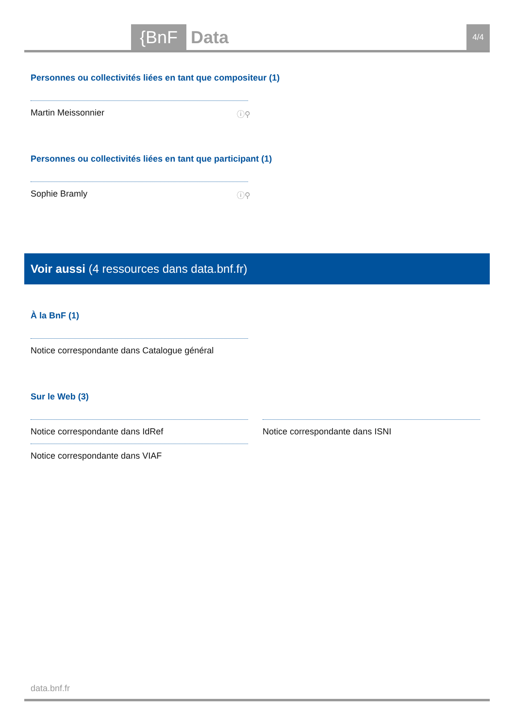{BnF Data 4/4
Personnes ou collectivités liées en tant que compositeur (1)
Martin Meissonnier ⓘ⚲
Personnes ou collectivités liées en tant que participant (1)
Sophie Bramly ⓘ⚲
Voir aussi (4 ressources dans data.bnf.fr)
À la BnF (1)
Notice correspondante dans Catalogue général
Sur le Web (3)
Notice correspondante dans IdRef
Notice correspondante dans VIAF
Notice correspondante dans ISNI
data.bnf.fr